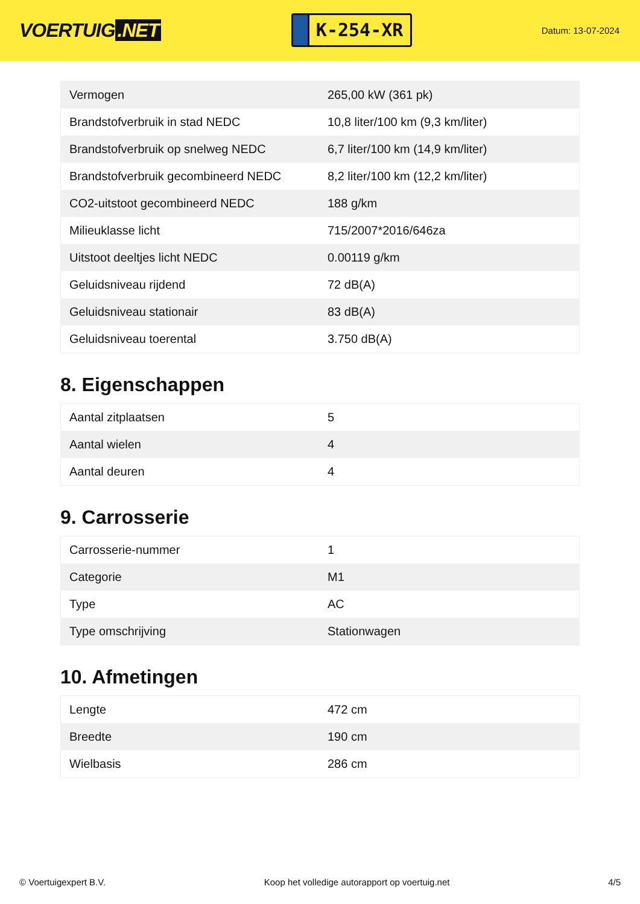VOERTUIG.NET
K-254-XR
Datum: 13-07-2024
| Vermogen | 265,00 kW (361 pk) |
| Brandstofverbruik in stad NEDC | 10,8 liter/100 km (9,3 km/liter) |
| Brandstofverbruik op snelweg NEDC | 6,7 liter/100 km (14,9 km/liter) |
| Brandstofverbruik gecombineerd NEDC | 8,2 liter/100 km (12,2 km/liter) |
| CO2-uitstoot gecombineerd NEDC | 188 g/km |
| Milieuklasse licht | 715/2007*2016/646za |
| Uitstoot deeltjes licht NEDC | 0.00119 g/km |
| Geluidsniveau rijdend | 72 dB(A) |
| Geluidsniveau stationair | 83 dB(A) |
| Geluidsniveau toerental | 3.750 dB(A) |
8. Eigenschappen
| Aantal zitplaatsen | 5 |
| Aantal wielen | 4 |
| Aantal deuren | 4 |
9. Carrosserie
| Carrosserie-nummer | 1 |
| Categorie | M1 |
| Type | AC |
| Type omschrijving | Stationwagen |
10. Afmetingen
| Lengte | 472 cm |
| Breedte | 190 cm |
| Wielbasis | 286 cm |
© Voertuigexpert B.V. Koop het volledige autorapport op voertuig.net 4/5